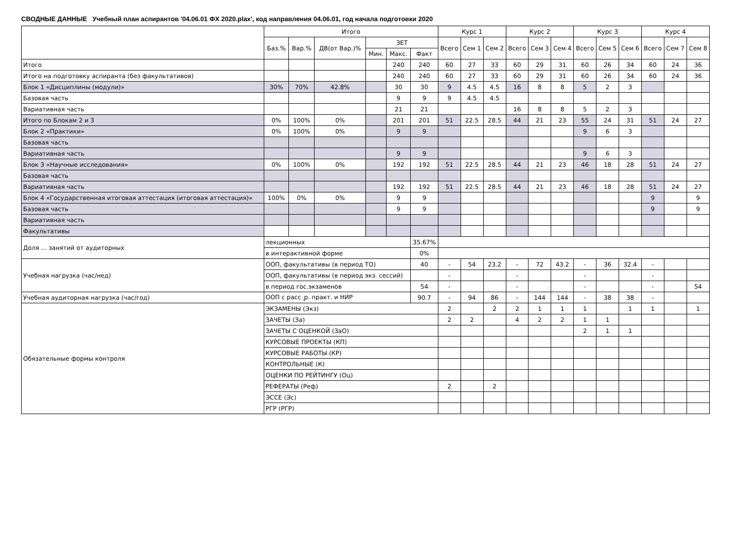СВОДНЫЕ ДАННЫЕ Учебный план аспирантов '04.06.01 ФХ 2020.plax', код направления 04.06.01, год начала подготовки 2020
| | | Итого | | | | | | Курс 1 | | | Курс 2 | | | Курс 3 | | | Курс 4 | | |
| --- | --- | --- | --- | --- | --- | --- | --- | --- | --- | --- | --- | --- | --- | --- | --- | --- | --- | --- | --- |
| | | Баз.% | Вар.% | ДВ(от Вар.)% | ЗЕТ | | | Всего | Сем 1 | Сем 2 | Всего | Сем 3 | Сем 4 | Всего | Сем 5 | Сем 6 | Всего | Сем 7 | Сем 8 |
| | | | | | Мин. | Макс. | Факт | | | | | | | | | | | | |
| Итого | | | | | | 240 | 240 | 60 | 27 | 33 | 60 | 29 | 31 | 60 | 26 | 34 | 60 | 24 | 36 |
| Итого на подготовку аспиранта (без факультативов) | | | | | | 240 | 240 | 60 | 27 | 33 | 60 | 29 | 31 | 60 | 26 | 34 | 60 | 24 | 36 |
| Блок 1 «Дисциплины (модули)» | | 30% | 70% | 42.8% | | 30 | 30 | 9 | 4.5 | 4.5 | 16 | 8 | 8 | 5 | 2 | 3 | | | |
| Базовая часть | | | | | | 9 | 9 | 9 | 4.5 | 4.5 | | | | | | | | | |
| Вариативная часть | | | | | | 21 | 21 | | | | 16 | 8 | 8 | 5 | 2 | 3 | | | |
| Итого по Блокам 2 и 3 | | 0% | 100% | 0% | | 201 | 201 | 51 | 22.5 | 28.5 | 44 | 21 | 23 | 55 | 24 | 31 | 51 | 24 | 27 |
| Блок 2 «Практики» | | 0% | 100% | 0% | | 9 | 9 | | | | | | | 9 | 6 | 3 | | | |
| Базовая часть | | | | | | | | | | | | | | | | | | | |
| Вариативная часть | | | | | | 9 | 9 | | | | | | | 9 | 6 | 3 | | | |
| Блок 3 «Научные исследования» | | 0% | 100% | 0% | | 192 | 192 | 51 | 22.5 | 28.5 | 44 | 21 | 23 | 46 | 18 | 28 | 51 | 24 | 27 |
| Базовая часть | | | | | | | | | | | | | | | | | | | |
| Вариативная часть | | | | | | 192 | 192 | 51 | 22.5 | 28.5 | 44 | 21 | 23 | 46 | 18 | 28 | 51 | 24 | 27 |
| Блок 4 «Государственная итоговая аттестация (итоговая аттестация)» | | 100% | 0% | 0% | | 9 | 9 | | | | | | | | | | 9 | | 9 |
| Базовая часть | | | | | | 9 | 9 | | | | | | | | | | 9 | | 9 |
| Вариативная часть | | | | | | | | | | | | | | | | | | | |
| Факультативы | | | | | | | | | | | | | | | | | | | |
| Доля ... занятий от аудиторных | лекционных | | | | | | 35.67% | | | | | | | | | | | | |
| | в интерактивной форме | | | | | | 0% | | | | | | | | | | | | |
| Учебная нагрузка (час/нед) | ООП, факультативы (в период ТО) | | | | | | 40 | - | 54 | 23.2 | - | 72 | 43.2 | - | 36 | 32.4 | - | | |
| | ООП, факультативы (в период экз. сессий) | | | | | | | - | | | - | | | - | | | - | | |
| | в период гос.экзаменов | | | | | | 54 | - | | | - | | | - | | | - | | 54 |
| Учебная аудиторная нагрузка (час/год) | ООП с расс्р. практ. и НИР | | | | | | 90.7 | - | 94 | 86 | - | 144 | 144 | - | 38 | 38 | - | | |
| Обязательные формы контроля | ЭКЗАМЕНЫ (Экз) | | | | | | | 2 | | 2 | 2 | 1 | 1 | 1 | | 1 | 1 | | 1 |
| | ЗАЧЕТЫ (За) | | | | | | | 2 | 2 | | 4 | 2 | 2 | 1 | 1 | | | | |
| | ЗАЧЕТЫ С ОЦЕНКОЙ (ЗаО) | | | | | | | | | | | | | 2 | 1 | 1 | | | |
| | КУРСОВЫЕ ПРОЕКТЫ (КП) | | | | | | | | | | | | | | | | | | |
| | КУРСОВЫЕ РАБОТЫ (КР) | | | | | | | | | | | | | | | | | | |
| | КОНТРОЛЬНЫЕ (К) | | | | | | | | | | | | | | | | | | |
| | ОЦЕНКИ ПО РЕЙТИНГУ (Оц) | | | | | | | | | | | | | | | | | | |
| | РЕФЕРАТЫ (Реф) | | | | | | | 2 | | 2 | | | | | | | | | |
| | ЭССЕ (Эс) | | | | | | | | | | | | | | | | | | |
| | РГР (РГР) | | | | | | | | | | | | | | | | | | |